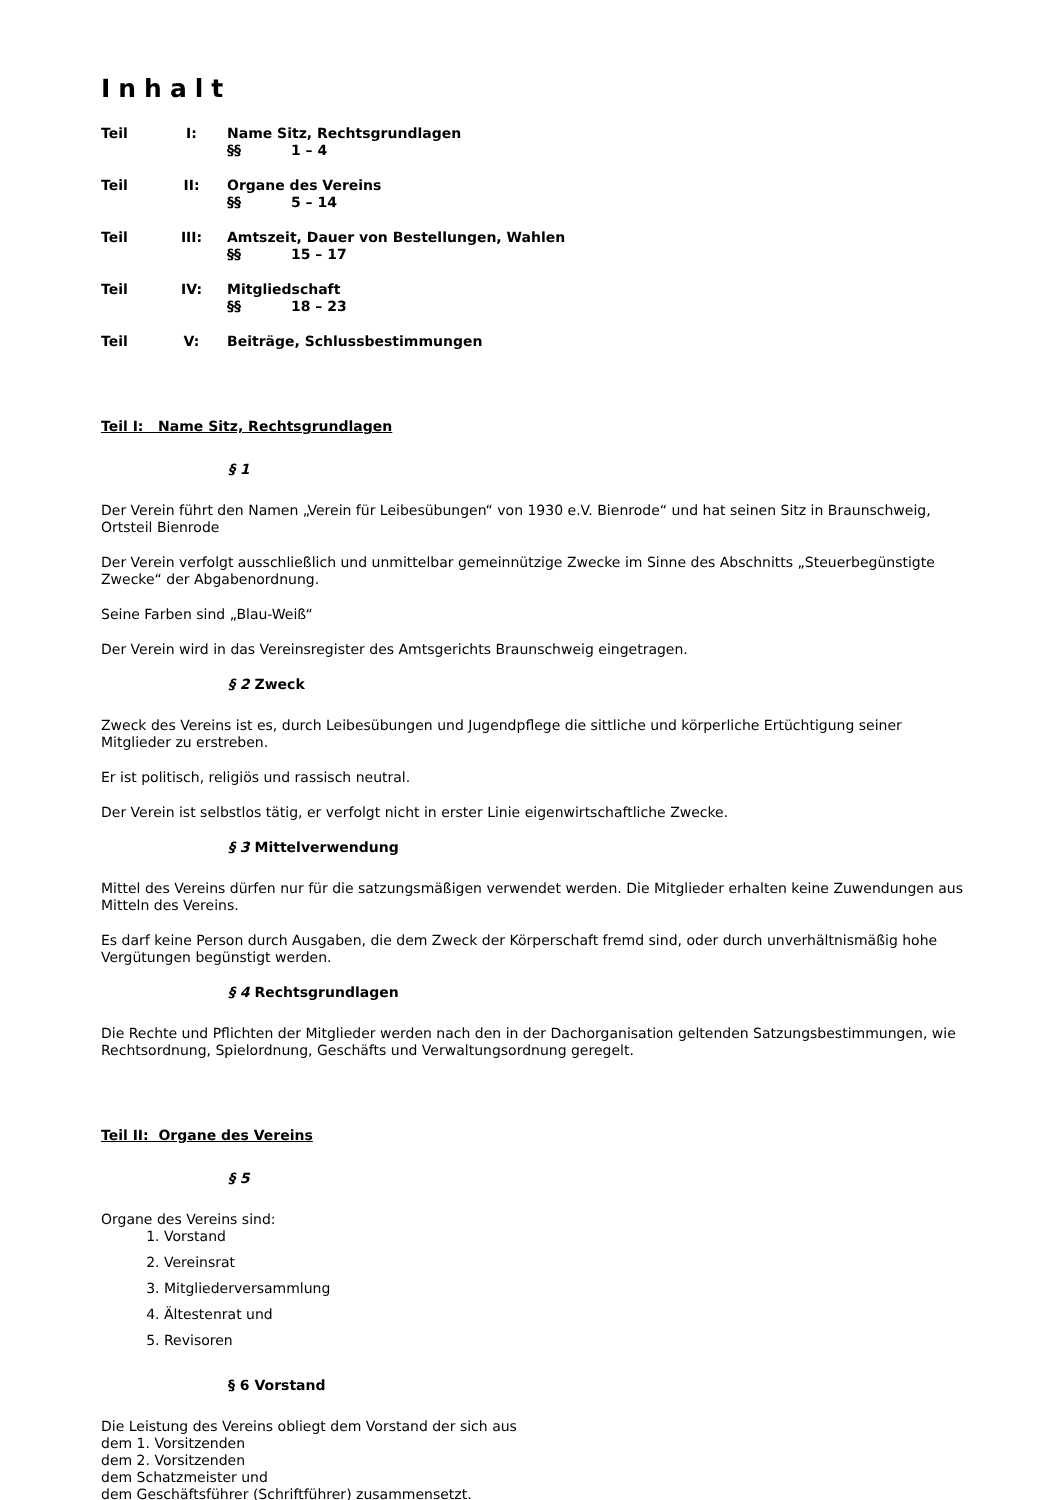Inhalt
Teil I: Name Sitz, Rechtsgrundlagen
§§ 1 – 4
Teil II: Organe des Vereins
§§ 5 – 14
Teil III: Amtszeit, Dauer von Bestellungen, Wahlen
§§ 15 – 17
Teil IV: Mitgliedschaft
§§ 18 – 23
Teil V: Beiträge, Schlussbestimmungen
Teil I: Name Sitz, Rechtsgrundlagen
§ 1
Der Verein führt den Namen „Verein für Leibesübungen“ von 1930 e.V. Bienrode“ und hat seinen Sitz in Braunschweig, Ortsteil Bienrode
Der Verein verfolgt ausschließlich und unmittelbar gemeinnützige Zwecke im Sinne des Abschnitts „Steuerbegünstigte Zwecke“ der Abgabenordnung.
Seine Farben sind „Blau-Weiß“
Der Verein wird in das Vereinsregister des Amtsgerichts Braunschweig eingetragen.
§ 2 Zweck
Zweck des Vereins ist es, durch Leibesübungen und Jugendpflege die sittliche und körperliche Ertüchtigung seiner Mitglieder zu erstreben.
Er ist politisch, religiös und rassisch neutral.
Der Verein ist selbstlos tätig, er verfolgt nicht in erster Linie eigenwirtschaftliche Zwecke.
§ 3 Mittelverwendung
Mittel des Vereins dürfen nur für die satzungsmäßigen verwendet werden. Die Mitglieder erhalten keine Zuwendungen aus Mitteln des Vereins.
Es darf keine Person durch Ausgaben, die dem Zweck der Körperschaft fremd sind, oder durch unverhältnismäßig hohe Vergütungen begünstigt werden.
§ 4 Rechtsgrundlagen
Die Rechte und Pflichten der Mitglieder werden nach den in der Dachorganisation geltenden Satzungsbestimmungen, wie Rechtsordnung, Spielordnung, Geschäfts und Verwaltungsordnung geregelt.
Teil II: Organe des Vereins
§ 5
Organe des Vereins sind:
1. Vorstand
2. Vereinsrat
3. Mitgliederversammlung
4. Ältestenrat und
5. Revisoren
§ 6 Vorstand
Die Leistung des Vereins obliegt dem Vorstand der sich aus
dem 1. Vorsitzenden
dem 2. Vorsitzenden
dem Schatzmeister und
dem Geschäftsführer (Schriftführer) zusammensetzt.